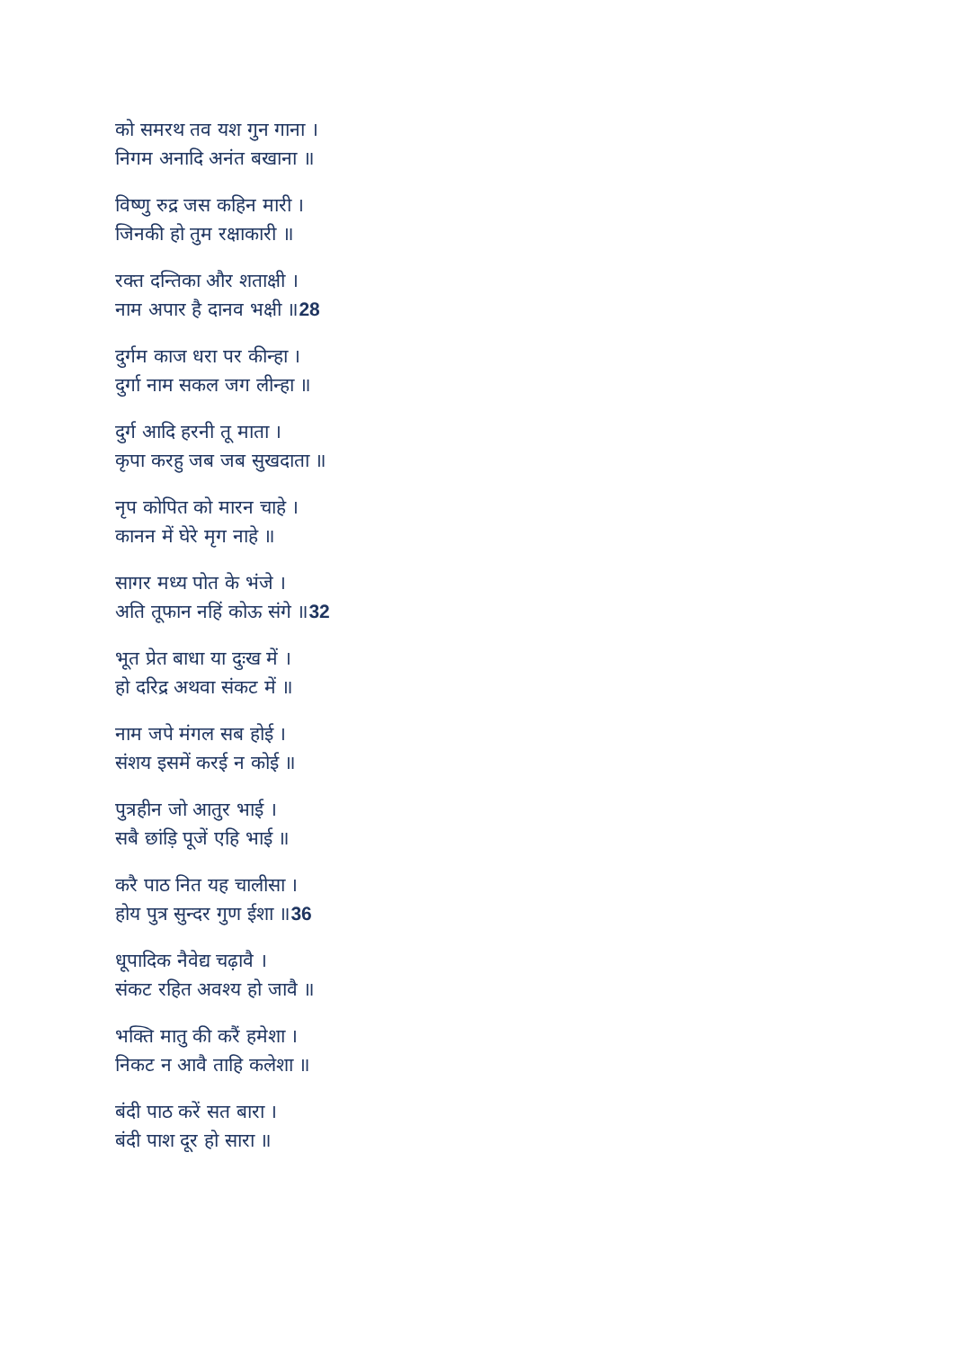को समरथ तव यश गुन गाना ।
निगम अनादि अनंत बखाना ॥
विष्णु रुद्र जस कहिन मारी ।
जिनकी हो तुम रक्षाकारी ॥
रक्त दन्तिका और शताक्षी ।
नाम अपार है दानव भक्षी ॥28
दुर्गम काज धरा पर कीन्हा ।
दुर्गा नाम सकल जग लीन्हा ॥
दुर्ग आदि हरनी तू माता ।
कृपा करहु जब जब सुखदाता ॥
नृप कोपित को मारन चाहे ।
कानन में घेरे मृग नाहे ॥
सागर मध्य पोत के भंजे ।
अति तूफान नहिं कोऊ संगे ॥32
भूत प्रेत बाधा या दुःख में ।
हो दरिद्र अथवा संकट में ॥
नाम जपे मंगल सब होई ।
संशय इसमें करई न कोई ॥
पुत्रहीन जो आतुर भाई ।
सबै छांड़ि पूजें एहि भाई ॥
करै पाठ नित यह चालीसा ।
होय पुत्र सुन्दर गुण ईशा ॥36
धूपादिक नैवेद्य चढ़ावै ।
संकट रहित अवश्य हो जावै ॥
भक्ति मातु की करैं हमेशा ।
निकट न आवै ताहि कलेशा ॥
बंदी पाठ करें सत बारा ।
बंदी पाश दूर हो सारा ॥